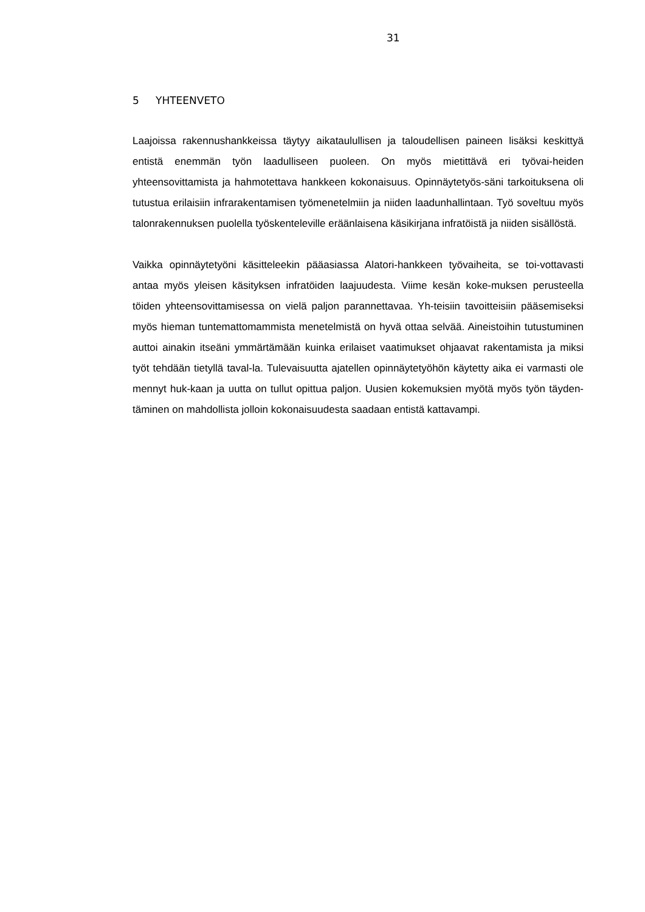31
5 YHTEENVETO
Laajoissa rakennushankkeissa täytyy aikataulullisen ja taloudellisen paineen lisäksi keskittyä entistä enemmän työn laadulliseen puoleen. On myös mietittävä eri työvai-heiden yhteensovittamista ja hahmotettava hankkeen kokonaisuus. Opinnäytetyös-säni tarkoituksena oli tutustua erilaisiin infrarakentamisen työmenetelmiin ja niiden laadunhallintaan. Työ soveltuu myös talonrakennuksen puolella työskenteleville eräänlaisena käsikirjana infratöistä ja niiden sisällöstä.
Vaikka opinnäytetyöni käsitteleekin pääasiassa Alatori-hankkeen työvaiheita, se toi-vottavasti antaa myös yleisen käsityksen infratöiden laajuudesta. Viime kesän koke-muksen perusteella töiden yhteensovittamisessa on vielä paljon parannettavaa. Yh-teisiin tavoitteisiin pääsemiseksi myös hieman tuntemattomammista menetelmistä on hyvä ottaa selvää. Aineistoihin tutustuminen auttoi ainakin itseäni ymmärtämään kuinka erilaiset vaatimukset ohjaavat rakentamista ja miksi työt tehdään tietyllä taval-la. Tulevaisuutta ajatellen opinnäytetyöhön käytetty aika ei varmasti ole mennyt huk-kaan ja uutta on tullut opittua paljon. Uusien kokemuksien myötä myös työn täyden-täminen on mahdollista jolloin kokonaisuudesta saadaan entistä kattavampi.